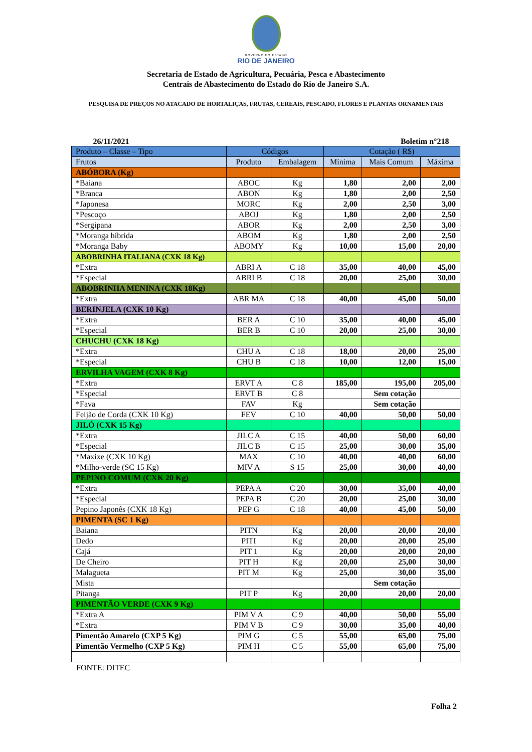GOVERNO DO ESTADO
RIO DE JANEIRO
Secretaria de Estado de Agricultura, Pecuária, Pesca e Abastecimento
Centrais de Abastecimento do Estado do Rio de Janeiro S.A.
PESQUISA DE PREÇOS NO ATACADO DE HORTALIÇAS, FRUTAS, CEREAIS, PESCADO, FLORES E PLANTAS ORNAMENTAIS
26/11/2021 Boletim n°218
| Produto – Classe – Tipo | Códigos | | Cotação ( R$) | | |
| --- | --- | --- | --- | --- | --- |
| Frutos | Produto | Embalagem | Mínima | Mais Comum | Máxima |
| ABÓBORA (Kg) | | | | | |
| *Baiana | ABOC | Kg | 1,80 | 2,00 | 2,00 |
| *Branca | ABON | Kg | 1,80 | 2,00 | 2,50 |
| *Japonesa | MORC | Kg | 2,00 | 2,50 | 3,00 |
| *Pescoço | ABOJ | Kg | 1,80 | 2,00 | 2,50 |
| *Sergipana | ABOR | Kg | 2,00 | 2,50 | 3,00 |
| *Moranga híbrida | ABOM | Kg | 1,80 | 2,00 | 2,50 |
| *Moranga Baby | ABOMY | Kg | 10,00 | 15,00 | 20,00 |
| ABOBRINHA ITALIANA (CXK 18 Kg) | | | | | |
| *Extra | ABRI A | C 18 | 35,00 | 40,00 | 45,00 |
| *Especial | ABRI B | C 18 | 20,00 | 25,00 | 30,00 |
| ABOBRINHA MENINA (CXK 18Kg) | | | | | |
| *Extra | ABR MA | C 18 | 40,00 | 45,00 | 50,00 |
| BERINJELA (CXK 10 Kg) | | | | | |
| *Extra | BER A | C 10 | 35,00 | 40,00 | 45,00 |
| *Especial | BER B | C 10 | 20,00 | 25,00 | 30,00 |
| CHUCHU (CXK 18 Kg) | | | | | |
| *Extra | CHU A | C 18 | 18,00 | 20,00 | 25,00 |
| *Especial | CHU B | C 18 | 10,00 | 12,00 | 15,00 |
| ERVILHA VAGEM (CXK 8 Kg) | | | | | |
| *Extra | ERVT A | C 8 | 185,00 | 195,00 | 205,00 |
| *Especial | ERVT B | C 8 | | Sem cotação | |
| *Fava | FAV | Kg | | Sem cotação | |
| Feijão de Corda (CXK 10 Kg) | FEV | C 10 | 40,00 | 50,00 | 50,00 |
| JILÓ (CXK 15 Kg) | | | | | |
| *Extra | JILC A | C 15 | 40,00 | 50,00 | 60,00 |
| *Especial | JILC B | C 15 | 25,00 | 30,00 | 35,00 |
| *Maxixe (CXK 10 Kg) | MAX | C 10 | 40,00 | 40,00 | 60,00 |
| *Milho-verde (SC 15 Kg) | MIV A | S 15 | 25,00 | 30,00 | 40,00 |
| PEPINO COMUM (CXK 20 Kg) | | | | | |
| *Extra | PEPA A | C 20 | 30,00 | 35,00 | 40,00 |
| *Especial | PEPA B | C 20 | 20,00 | 25,00 | 30,00 |
| Pepino Japonês (CXK 18 Kg) | PEP G | C 18 | 40,00 | 45,00 | 50,00 |
| PIMENTA (SC 1 Kg) | | | | | |
| Baiana | PITN | Kg | 20,00 | 20,00 | 20,00 |
| Dedo | PITI | Kg | 20,00 | 20,00 | 25,00 |
| Cajá | PIT 1 | Kg | 20,00 | 20,00 | 20,00 |
| De Cheiro | PIT H | Kg | 20,00 | 25,00 | 30,00 |
| Malagueta | PIT M | Kg | 25,00 | 30,00 | 35,00 |
| Mista | | | | Sem cotação | |
| Pitanga | PIT P | Kg | 20,00 | 20,00 | 20,00 |
| PIMENTÃO VERDE (CXK 9 Kg) | | | | | |
| *Extra A | PIM V A | C 9 | 40,00 | 50,00 | 55,00 |
| *Extra | PIM V B | C 9 | 30,00 | 35,00 | 40,00 |
| Pimentão Amarelo (CXP 5 Kg) | PIM G | C 5 | 55,00 | 65,00 | 75,00 |
| Pimentão Vermelho (CXP 5 Kg) | PIM H | C 5 | 55,00 | 65,00 | 75,00 |
FONTE: DITEC
Folha 2